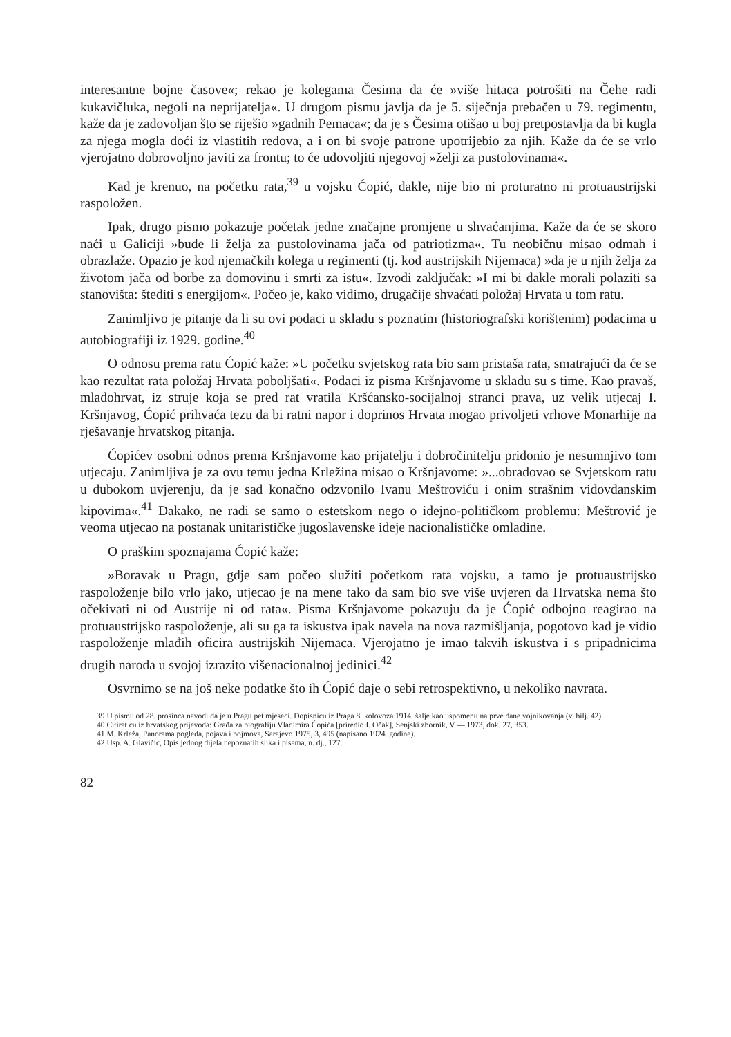interesantne bojne časove«; rekao je kolegama Česima da će »više hitaca potrošiti na Čehe radi kukavičluka, negoli na neprijatelja«. U drugom pismu javlja da je 5. siječnja prebačen u 79. regimentu, kaže da je zadovoljan što se riješio »gadnih Pemaca«; da je s Česima otišao u boj pretpostavlja da bi kugla za njega mogla doći iz vlastitih redova, a i on bi svoje patrone upotrijebio za njih. Kaže da će se vrlo vjerojatno dobrovoljno javiti za frontu; to će udovoljiti njegovoj »želji za pustolovinama«.
Kad je krenuo, na početku rata,<sup>39</sup> u vojsku Ćopić, dakle, nije bio ni proturatno ni protuaustrijski raspoložen.
Ipak, drugo pismo pokazuje početak jedne značajne promjene u shvaćanjima. Kaže da će se skoro naći u Galiciji »bude li želja za pustolovinama jača od patriotizma«. Tu neobičnu misao odmah i obrazlaže. Opazio je kod njemačkih kolega u regimenti (tj. kod austrijskih Nijemaca) »da je u njih želja za životom jača od borbe za domovinu i smrti za istu«. Izvodi zaključak: »I mi bi dakle morali polaziti sa stanovišta: štediti s energijom«. Počeo je, kako vidimo, drugačije shvaćati položaj Hrvata u tom ratu.
Zanimljivo je pitanje da li su ovi podaci u skladu s poznatim (historiografski korištenim) podacima u autobiografiji iz 1929. godine.<sup>40</sup>
O odnosu prema ratu Ćopić kaže: »U početku svjetskog rata bio sam pristaša rata, smatrajući da će se kao rezultat rata položaj Hrvata poboljšati«. Podaci iz pisma Kršnjavome u skladu su s time. Kao pravaš, mladohrvat, iz struje koja se pred rat vratila Kršćansko-socijalnoj stranci prava, uz velik utjecaj I. Kršnjavog, Ćopić prihvaća tezu da bi ratni napor i doprinos Hrvata mogao privoljeti vrhove Monarhije na rješavanje hrvatskog pitanja.
Ćopićev osobni odnos prema Kršnjavome kao prijatelju i dobročinitelju pridonio je nesumnjivo tom utjecaju. Zanimljiva je za ovu temu jedna Krležina misao o Kršnjavome: »...obradovao se Svjetskom ratu u dubokom uvjerenju, da je sad konačno odzvonilo Ivanu Meštroviću i onim strašnim vidovdanskim kipovima«.<sup>41</sup> Dakako, ne radi se samo o estetskom nego o idejno-političkom problemu: Meštrović je veoma utjecao na postanak unitarističke jugoslavenske ideje nacionalističke omladine.
O praškim spoznajama Ćopić kaže:
»Boravak u Pragu, gdje sam počeo služiti početkom rata vojsku, a tamo je protuaustrijsko raspoloženje bilo vrlo jako, utjecao je na mene tako da sam bio sve više uvjeren da Hrvatska nema što očekivati ni od Austrije ni od rata«. Pisma Kršnjavome pokazuju da je Ćopić odbojno reagirao na protuaustrijsko raspoloženje, ali su ga ta iskustva ipak navela na nova razmišljanja, pogotovo kad je vidio raspoloženje mlađih oficira austrijskih Nijemaca. Vjerojatno je imao takvih iskustva i s pripadnicima drugih naroda u svojoj izrazito višenacionalnoj jedinici.<sup>42</sup>
Osvrnimo se na još neke podatke što ih Ćopić daje o sebi retrospektivno, u nekoliko navrata.
39 U pismu od 28. prosinca navodi da je u Pragu pet mjeseci. Dopisnicu iz Praga 8. kolovoza 1914. šalje kao uspomenu na prve dane vojnikovanja (v. bilj. 42).
40 Citirat ću iz hrvatskog prijevoda: Građa za biografiju Vladimira Ćopića [priredio I. Očak], Senjski zbornik, V — 1973, dok. 27, 353.
41 M. Krleža, Panorama pogleda, pojava i pojmova, Sarajevo 1975, 3, 495 (napisano 1924. godine).
42 Usp. A. Glavičić, Opis jednog dijela nepoznatih slika i pisama, n. dj., 127.
82